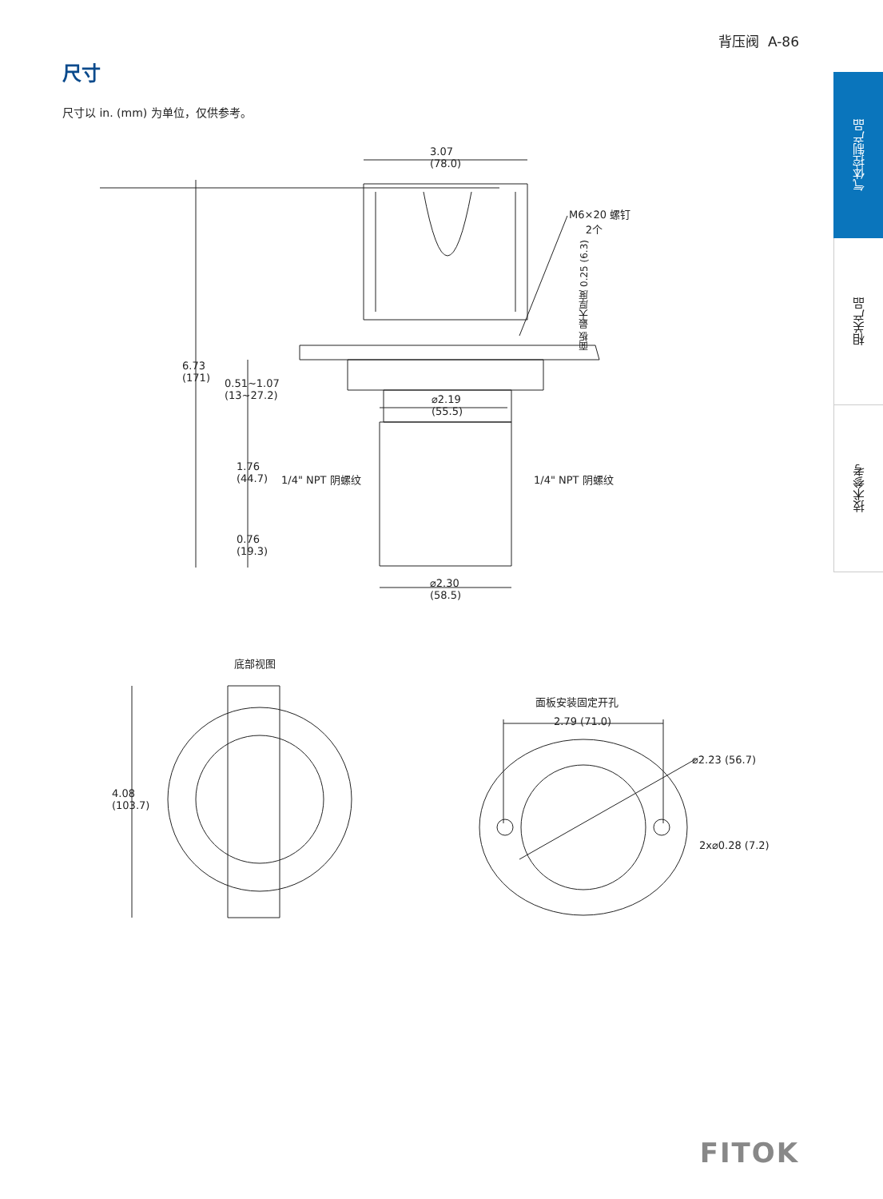背压阀 A-86
尺寸
尺寸以 in. (mm) 为单位，仅供参考。
气体控制产品
相关产品
技术参考
3.07
(78.0)
M6×20 螺钉
2个
面板 最大厚度 0.25 (6.3)
6.73
(171)
0.51~1.07
(13~27.2)
⌀2.19
(55.5)
1.76
(44.7)
1/4" NPT 阴螺纹 1/4" NPT 阴螺纹
0.76
(19.3)
⌀2.30
(58.5)
底部视图
4.08
(103.7)
面板安装固定开孔
2.79 (71.0)
⌀2.23 (56.7)
2x⌀0.28 (7.2)
FITOK